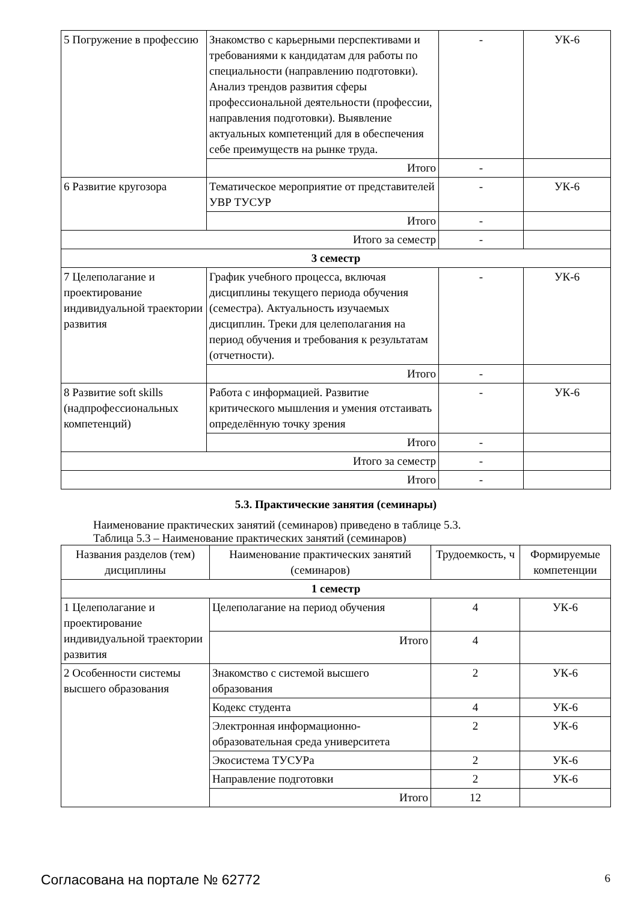| 5 Погружение в профессию | Знакомство с карьерными перспективами и требованиями к кандидатам для работы по специальности (направлению подготовки). Анализ трендов развития сферы профессиональной деятельности (профессии, направления подготовки). Выявление актуальных компетенций для в обеспечения себе преимуществ на рынке труда. | - | УК-6 |
| | Итого | - | |
| 6 Развитие кругозора | Тематическое мероприятие от представителей УВР ТУСУР | - | УК-6 |
| | Итого | - | |
| Итого за семестр | | - | |
| 3 семестр | | | |
| 7 Целеполагание и проектирование индивидуальной траектории развития | График учебного процесса, включая дисциплины текущего периода обучения (семестра). Актуальность изучаемых дисциплин. Треки для целеполагания на период обучения и требования к результатам (отчетности). | - | УК-6 |
| | Итого | - | |
| 8 Развитие soft skills (надпрофессиональных компетенций) | Работа с информацией. Развитие критического мышления и умения отстаивать определённую точку зрения | - | УК-6 |
| | Итого | - | |
| Итого за семестр | | - | |
| Итого | | - | |
5.3. Практические занятия (семинары)
Наименование практических занятий (семинаров) приведено в таблице 5.3.
Таблица 5.3 – Наименование практических занятий (семинаров)
| Названия разделов (тем) дисциплины | Наименование практических занятий (семинаров) | Трудоемкость, ч | Формируемые компетенции |
| --- | --- | --- | --- |
| 1 семестр | | | |
| 1 Целеполагание и проектирование индивидуальной траектории развития | Целеполагание на период обучения | 4 | УК-6 |
| | Итого | 4 | |
| 2 Особенности системы высшего образования | Знакомство с системой высшего образования | 2 | УК-6 |
| | Кодекс студента | 4 | УК-6 |
| | Электронная информационно-образовательная среда университета | 2 | УК-6 |
| | Экосистема ТУСУРа | 2 | УК-6 |
| | Направление подготовки | 2 | УК-6 |
| | Итого | 12 | |
Согласована на портале № 62772 6